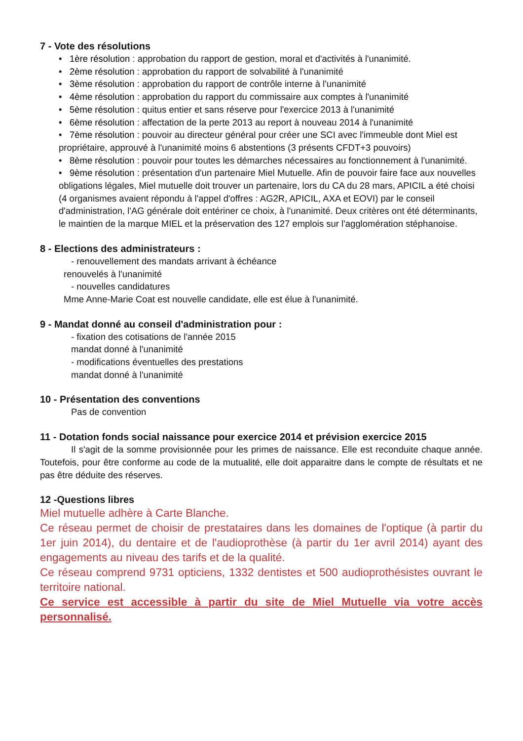7 - Vote des résolutions
• 1ère résolution : approbation du rapport de gestion, moral et d'activités à l'unanimité.
• 2ème résolution : approbation du rapport de solvabilité à l'unanimité
• 3ème résolution : approbation du rapport de contrôle interne à l'unanimité
• 4ème résolution : approbation du rapport du commissaire aux comptes à l'unanimité
• 5ème résolution : quitus entier et sans réserve pour l'exercice 2013 à l'unanimité
• 6ème résolution : affectation de la perte 2013 au report à nouveau 2014 à l'unanimité
• 7ème résolution : pouvoir au directeur général pour créer une SCI avec l'immeuble dont Miel est propriétaire, approuvé à l'unanimité moins 6 abstentions (3 présents CFDT+3 pouvoirs)
• 8ème résolution : pouvoir pour toutes les démarches nécessaires au fonctionnement à l'unanimité.
• 9ème résolution : présentation d'un partenaire Miel Mutuelle. Afin de pouvoir faire face aux nouvelles obligations légales, Miel mutuelle doit trouver un partenaire, lors du CA du 28 mars, APICIL a été choisi (4 organismes avaient répondu à l'appel d'offres : AG2R, APICIL, AXA et EOVI) par le conseil d'administration, l'AG générale doit entériner ce choix, à l'unanimité. Deux critères ont été déterminants, le maintien de la marque MIEL et la préservation des 127 emplois sur l'agglomération stéphanoise.
8 - Elections des administrateurs :
- renouvellement des mandats arrivant à échéance
renouvelés à l'unanimité
- nouvelles candidatures
Mme Anne-Marie Coat est nouvelle candidate, elle est élue à l'unanimité.
9 - Mandat donné au conseil d'administration pour :
- fixation des cotisations de l'année 2015
mandat donné à l'unanimité
- modifications éventuelles des prestations
mandat donné à l'unanimité
10 - Présentation des conventions
Pas de convention
11 - Dotation fonds social naissance pour exercice 2014 et prévision exercice 2015
Il s'agit de la somme provisionnée pour les primes de naissance. Elle est reconduite chaque année. Toutefois, pour être conforme au code de la mutualité, elle doit apparaitre dans le compte de résultats et ne pas être déduite des réserves.
12 -Questions libres
Miel mutuelle adhère à Carte Blanche.
Ce réseau permet de choisir de prestataires dans les domaines de l'optique (à partir du 1er juin 2014), du dentaire et de l'audioprothèse (à partir du 1er avril 2014) ayant des engagements au niveau des tarifs et de la qualité.
Ce réseau comprend 9731 opticiens, 1332 dentistes et 500 audioprothésistes ouvrant le territoire national.
Ce service est accessible à partir du site de Miel Mutuelle via votre accès personnalisé.